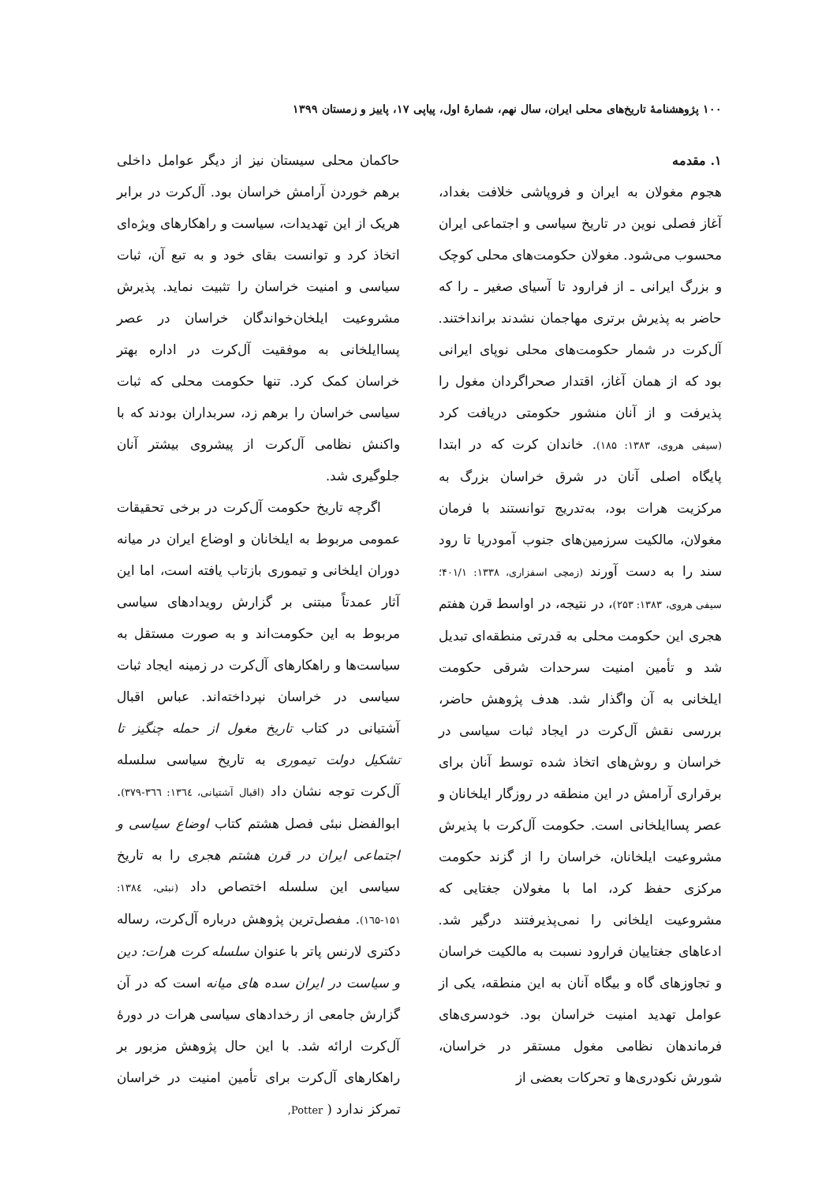۱۰۰ پژوهشنامهٔ تاریخ‌های محلی ایران، سال نهم، شمارهٔ اول، پیاپی ۱۷، پاییز و زمستان ۱۳۹۹
۱. مقدمه
هجوم مغولان به ایران و فروپاشی خلافت بغداد، آغاز فصلی نوین در تاریخ سیاسی و اجتماعی ایران محسوب می‌شود. مغولان حکومت‌های محلی کوچک و بزرگ ایرانی ـ از فرارود تا آسیای صغیر ـ را که حاضر به پذیرش برتری مهاجمان نشدند برانداختند. آل‌کرت در شمار حکومت‌های محلی نوپای ایرانی بود که از همان آغاز، اقتدار صحراگردان مغول را پذیرفت و از آنان منشور حکومتی دریافت کرد (سیفی هروی، ۱۳۸۳: ۱۸۵). خاندان کرت که در ابتدا پایگاه اصلی آنان در شرق خراسان بزرگ به مرکزیت هرات بود، به‌تدریج توانستند با فرمان مغولان، مالکیت سرزمین‌های جنوب آمودریا تا رود سند را به دست آورند (زمچی اسفزاری، ۱۳۳۸: ۴۰۱/۱؛ سیفی هروی، ۱۳۸۳: ۲۵۳)، در نتیجه، در اواسط قرن هفتم هجری این حکومت محلی به قدرتی منطقه‌ای تبدیل شد و تأمین امنیت سرحدات شرقی حکومت ایلخانی به آن واگذار شد. هدف پژوهش حاضر، بررسی نقش آل‌کرت در ایجاد ثبات سیاسی در خراسان و روش‌های اتخاذ شده توسط آنان برای برقراری آرامش در این منطقه در روزگار ایلخانان و عصر پسا‌ایلخانی است. حکومت آل‌کرت با پذیرش مشروعیت ایلخانان، خراسان را از گزند حکومت مرکزی حفظ کرد، اما با مغولان جغتایی که مشروعیت ایلخانی را نمی‌پذیرفتند درگیر شد. ادعاهای جغتاییان فرارود نسبت به مالکیت خراسان و تجاوزهای گاه و بیگاه آنان به این منطقه، یکی از عوامل تهدید امنیت خراسان بود. خودسری‌های فرماندهان نظامی مغول مستقر در خراسان، شورش نکودری‌ها و تحرکات بعضی از
حاکمان محلی سیستان نیز از دیگر عوامل داخلی برهم خوردن آرامش خراسان بود. آل‌کرت در برابر هریک از این تهدیدات، سیاست و راهکارهای ویژه‌ای اتخاذ کرد و توانست بقای خود و به تبع آن، ثبات سیاسی و امنیت خراسان را تثبیت نماید. پذیرش مشروعیت ایلخان‌خواندگان خراسان در عصر پساایلخانی به موفقیت آل‌کرت در اداره بهتر خراسان کمک کرد. تنها حکومت محلی که ثبات سیاسی خراسان را برهم زد، سربداران بودند که با واکنش نظامی آل‌کرت از پیشروی بیشتر آنان جلوگیری شد.
اگرچه تاریخ حکومت آل‌کرت در برخی تحقیقات عمومی مربوط به ایلخانان و اوضاع ایران در میانه دوران ایلخانی و تیموری بازتاب یافته است، اما این آثار عمدتاً مبتنی بر گزارش رویدادهای سیاسی مربوط به این حکومت‌اند و به صورت مستقل به سیاست‌ها و راهکارهای آل‌کرت در زمینه ایجاد ثبات سیاسی در خراسان نپرداخته‌اند. عباس اقبال آشتیانی در کتاب تاریخ مغول از حمله چنگیز تا تشکیل دولت تیموری به تاریخ سیاسی سلسله آل‌کرت توجه نشان داد (اقبال آشتیانی، ۱۳٦٤: ۳٦٦-۳۷۹). ابوالفضل نبئی فصل هشتم کتاب اوضاع سیاسی و اجتماعی ایران در قرن هشتم هجری را به تاریخ سیاسی این سلسله اختصاص داد (نبئی، ۱۳۸٤: ۱۵۱-۱٦۵). مفصل‌ترین پژوهش درباره آل‌کرت، رساله دکتری لارنس پاتر با عنوان سلسله کرت هرات: دین و سیاست در ایران سده های میانه است که در آن گزارش جامعی از رخدادهای سیاسی هرات در دورهٔ آل‌کرت ارائه شد. با این حال پژوهش مزبور بر راهکارهای آل‌کرت برای تأمین امنیت در خراسان تمرکز ندارد ( Potter,